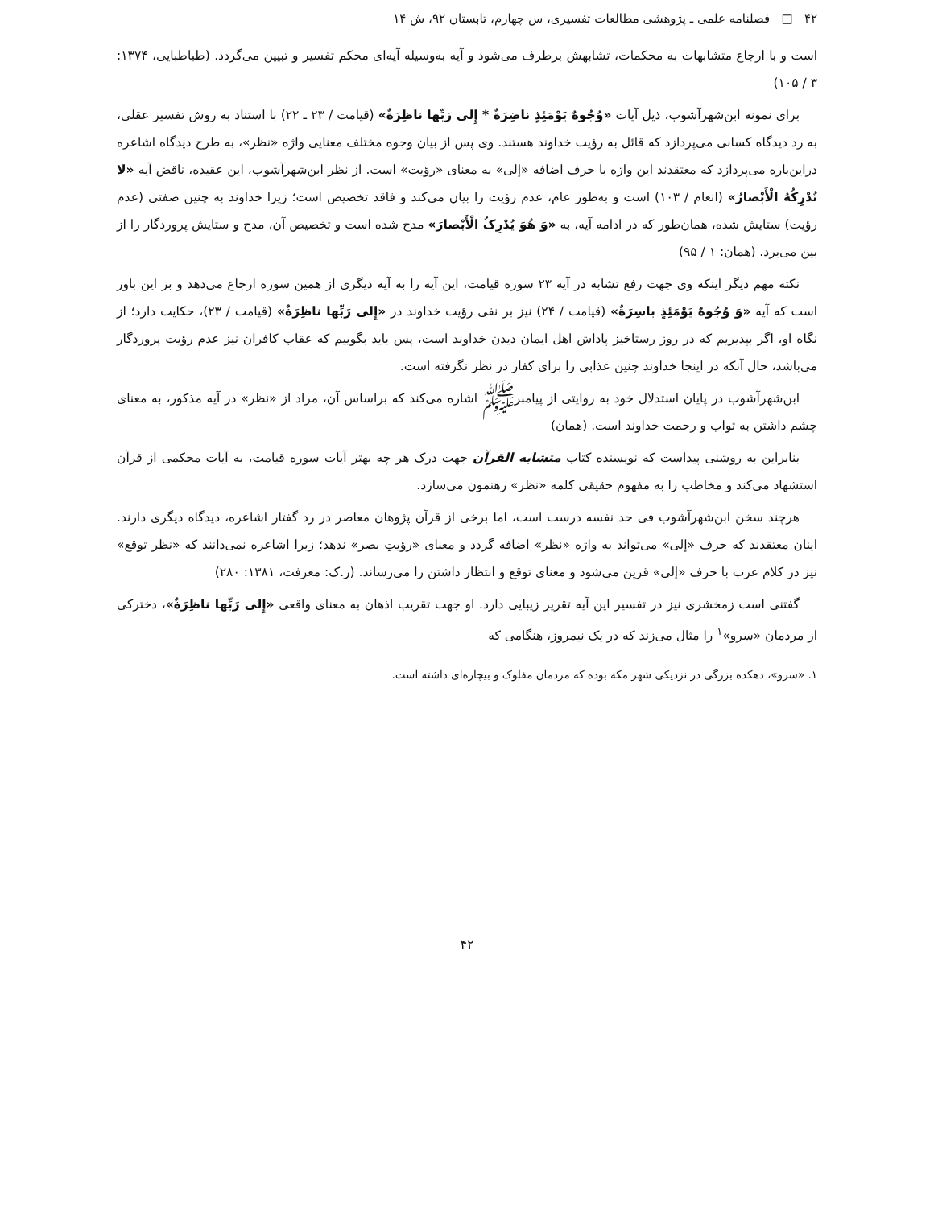۴۲ □ فصلنامه علمی ـ پژوهشی مطالعات تفسیری، س چهارم، تابستان ۹۲، ش ۱۴
است و با ارجاع متشابهات به محکمات، تشابهش برطرف می‌شود و آیه به‌وسیله آیه‌ای محکم تفسیر و تبیین می‌گردد. (طباطبایی، ۱۳۷۴: ۳ / ۱۰۵)
برای نمونه ابن‌شهرآشوب، ذیل آیات «وُجُوهٌ یَوْمَئِذٍ ناضِرَةٌ * إِلی رَبِّها ناظِرَةٌ» (قیامت / ۲۳ ـ ۲۲) با استناد به روش تفسیر عقلی، به رد دیدگاه کسانی می‌پردازد که قائل به رؤیت خداوند هستند. وی پس از بیان وجوه مختلف معنایی واژه «نظر»، به طرح دیدگاه اشاعره دراین‌باره می‌پردازد که معتقدند این واژه با حرف اضافه «إلی» به معنای «رؤیت» است. از نظر ابن‌شهرآشوب، این عقیده، ناقض آیه «لا تُدْرِکُهُ الْأَبْصارُ» (انعام / ۱۰۳) است و به‌طور عام، عدم رؤیت را بیان می‌کند و فاقد تخصیص است؛ زیرا خداوند به چنین صفتی (عدم رؤیت) ستایش شده، همان‌طور که در ادامه آیه، به «وَ هُوَ یُدْرِکُ الْأَبْصارَ» مدح شده است و تخصیص آن، مدح و ستایش پروردگار را از بین می‌برد. (همان: ۱ / ۹۵)
نکته مهم دیگر اینکه وی جهت رفع تشابه در آیه ۲۳ سوره قیامت، این آیه را به آیه دیگری از همین سوره ارجاع می‌دهد و بر این باور است که آیه «وَ وُجُوهٌ یَوْمَئِذٍ باسِرَةٌ» (قیامت / ۲۴) نیز بر نفی رؤیت خداوند در «إِلی رَبِّها ناظِرَةٌ» (قیامت / ۲۳)، حکایت دارد؛ از نگاه او، اگر بپذیریم که در روز رستاخیز پاداش اهل ایمان دیدن خداوند است، پس باید بگوییم که عقاب کافران نیز عدم رؤیت پروردگار می‌باشد، حال آنکه در اینجا خداوند چنین عذابی را برای کفار در نظر نگرفته است.
ابن‌شهرآشوب در پایان استدلال خود به روایتی از پیامبرﷺ اشاره می‌کند که براساس آن، مراد از «نظر» در آیه مذکور، به معنای چشم داشتن به ثواب و رحمت خداوند است. (همان)
بنابراین به روشنی پیداست که نویسنده کتاب متشابه القرآن جهت درک هر چه بهتر آیات سوره قیامت، به آیات محکمی از قرآن استشهاد می‌کند و مخاطب را به مفهوم حقیقی کلمه «نظر» رهنمون می‌سازد.
هرچند سخن ابن‌شهرآشوب فی حد نفسه درست است، اما برخی از قرآن پژوهان معاصر در رد گفتار اشاعره، دیدگاه دیگری دارند. اینان معتقدند که حرف «إلی» می‌تواند به واژه «نظر» اضافه گردد و معنای «رؤیتِ بصر» ندهد؛ زیرا اشاعره نمی‌دانند که «نظر توقع» نیز در کلام عرب با حرف «إلی» قرین می‌شود و معنای توقع و انتظار داشتن را می‌رساند. (ر.ک: معرفت، ۱۳۸۱: ۲۸۰)
گفتنی است زمخشری نیز در تفسیر این آیه تقریر زیبایی دارد. او جهت تقریب اذهان به معنای واقعی «إِلی رَبِّها ناظِرَةٌ»، دخترکی از مردمان «سرو»<sup>۱</sup> را مثال می‌زند که در یک نیمروز، هنگامی که
۱. «سرو»، دهکده بزرگی در نزدیکی شهر مکه بوده که مردمان مفلوک و بیچاره‌ای داشته است.
۴۲